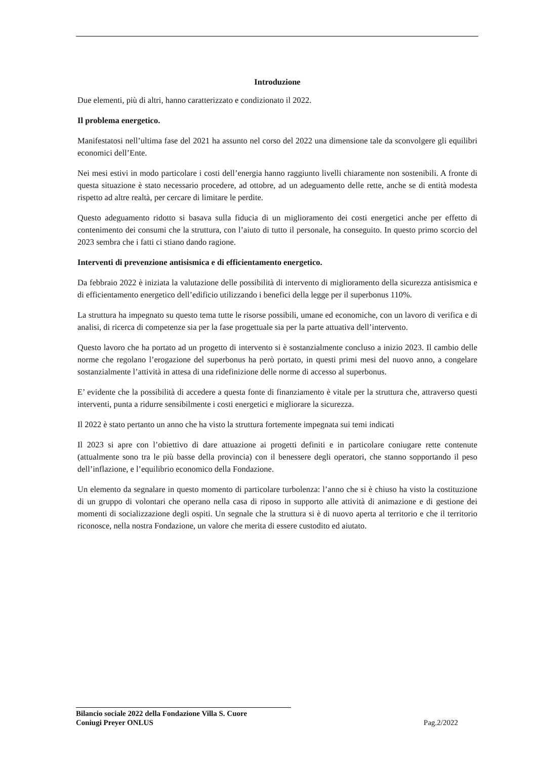Introduzione
Due elementi, più di altri, hanno caratterizzato e condizionato il 2022.
Il problema energetico.
Manifestatosi nell’ultima fase del 2021 ha assunto nel corso del 2022 una dimensione tale da sconvolgere gli equilibri economici dell’Ente.
Nei mesi estivi in modo particolare i costi dell’energia hanno raggiunto livelli chiaramente non sostenibili. A fronte di questa situazione è stato necessario procedere, ad ottobre, ad un adeguamento delle rette, anche se di entità modesta rispetto ad altre realtà, per cercare di limitare le perdite.
Questo adeguamento ridotto si basava sulla fiducia di un miglioramento dei costi energetici anche per effetto di contenimento dei consumi che la struttura, con l’aiuto di tutto il personale, ha conseguito. In questo primo scorcio del 2023 sembra che i fatti ci stiano dando ragione.
Interventi di prevenzione antisismica e di efficientamento energetico.
Da febbraio 2022 è iniziata la valutazione delle possibilità di intervento di miglioramento della sicurezza antisismica e di efficientamento energetico dell’edificio utilizzando i benefici della legge per il superbonus 110%.
La struttura ha impegnato su questo tema tutte le risorse possibili, umane ed economiche, con un lavoro di verifica e di analisi, di ricerca di competenze sia per la fase progettuale sia per la parte attuativa dell’intervento.
Questo lavoro che ha portato ad un progetto di intervento si è sostanzialmente concluso a inizio 2023. Il cambio delle norme che regolano l’erogazione del superbonus ha però portato, in questi primi mesi del nuovo anno, a congelare sostanzialmente l’attività in attesa di una ridefinizione delle norme di accesso al superbonus.
E’ evidente che la possibilità di accedere a questa fonte di finanziamento è vitale per la struttura che, attraverso questi interventi, punta a ridurre sensibilmente i costi energetici e migliorare la sicurezza.
Il 2022 è stato pertanto un anno che ha visto la struttura fortemente impegnata sui temi indicati
Il 2023 si apre con l’obiettivo di dare attuazione ai progetti definiti e in particolare coniugare rette contenute (attualmente sono tra le più basse della provincia) con il benessere degli operatori, che stanno sopportando il peso dell’inflazione, e l’equilibrio economico della Fondazione.
Un elemento da segnalare in questo momento di particolare turbolenza: l’anno che si è chiuso ha visto la costituzione di un gruppo di volontari che operano nella casa di riposo in supporto alle attività di animazione e di gestione dei momenti di socializzazione degli ospiti. Un segnale che la struttura si è di nuovo aperta al territorio e che il territorio riconosce, nella nostra Fondazione, un valore che merita di essere custodito ed aiutato.
Bilancio sociale 2022 della Fondazione Villa S. Cuore
Coniugi Preyer ONLUS Pag.2/2022